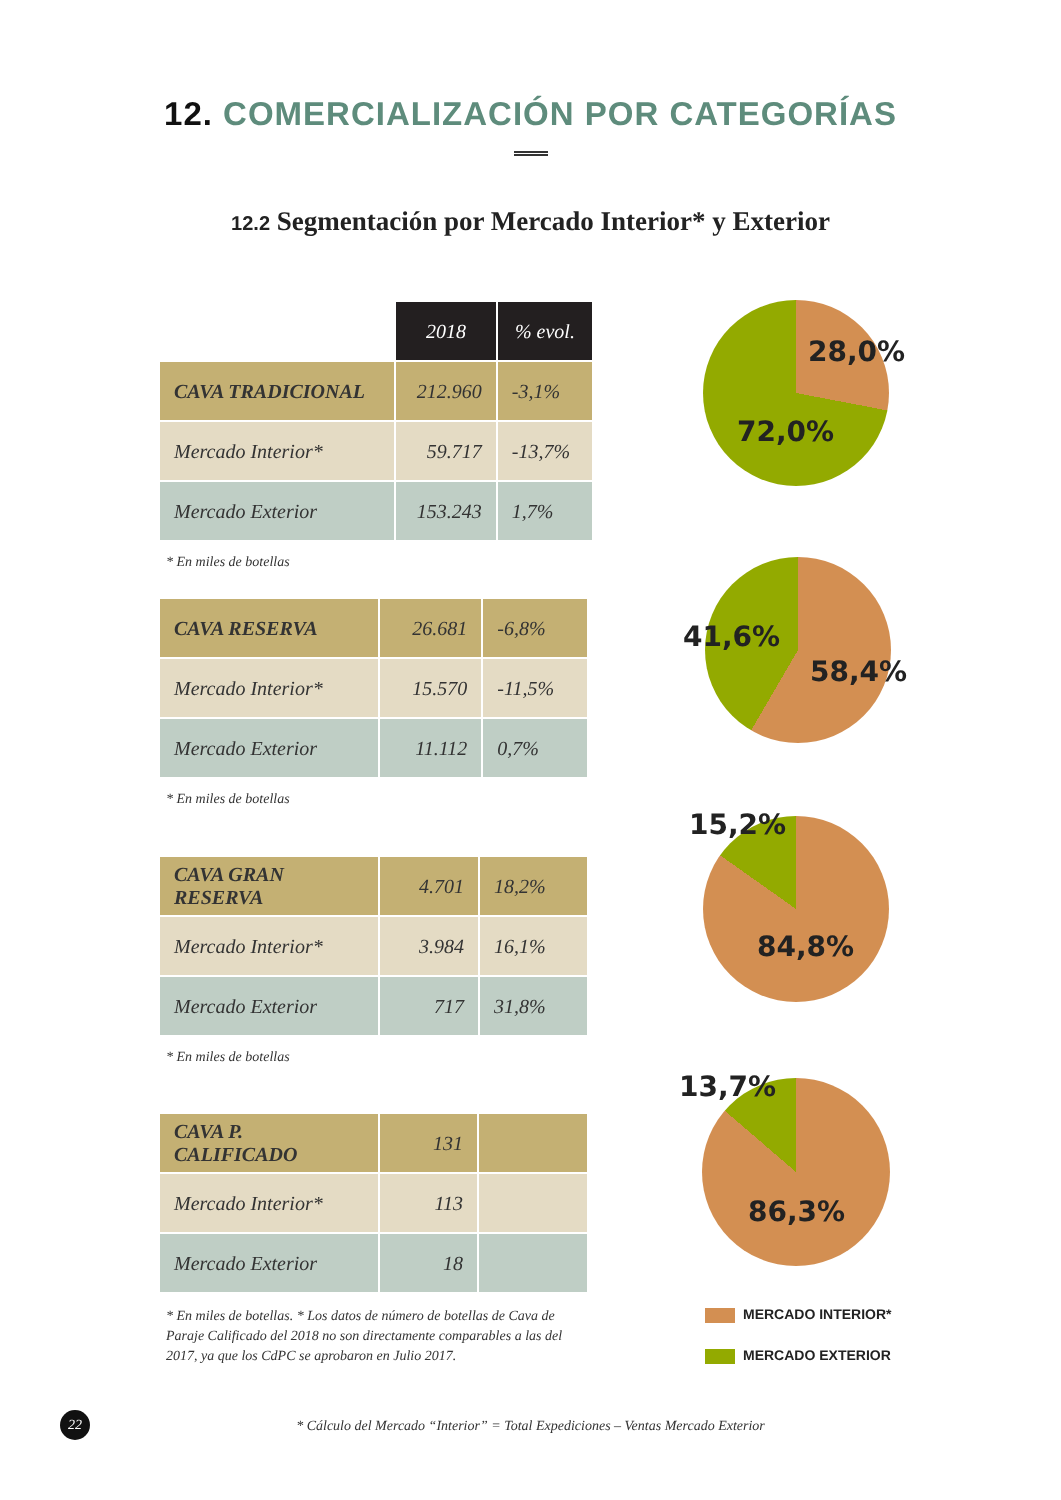12. COMERCIALIZACIÓN POR CATEGORÍAS
12.2 Segmentación por Mercado Interior* y Exterior
| | 2018 | % evol. |
| CAVA TRADICIONAL | 212.960 | -3,1% |
| Mercado Interior* | 59.717 | -13,7% |
| Mercado Exterior | 153.243 | 1,7% |
* En miles de botellas
| CAVA RESERVA | 26.681 | -6,8% |
| Mercado Interior* | 15.570 | -11,5% |
| Mercado Exterior | 11.112 | 0,7% |
* En miles de botellas
| CAVA GRAN RESERVA | 4.701 | 18,2% |
| Mercado Interior* | 3.984 | 16,1% |
| Mercado Exterior | 717 | 31,8% |
* En miles de botellas
| CAVA P. CALIFICADO | 131 | |
| Mercado Interior* | 113 | |
| Mercado Exterior | 18 | |
* En miles de botellas. * Los datos de número de botellas de Cava de Paraje Calificado del 2018 no son directamente comparables a las del 2017, ya que los CdPC se aprobaron en Julio 2017.
28,0%
72,0%
41,6%
58,4%
15,2%
84,8%
13,7%
86,3%
MERCADO INTERIOR*
MERCADO EXTERIOR
22
* Cálculo del Mercado “Interior” = Total Expediciones – Ventas Mercado Exterior